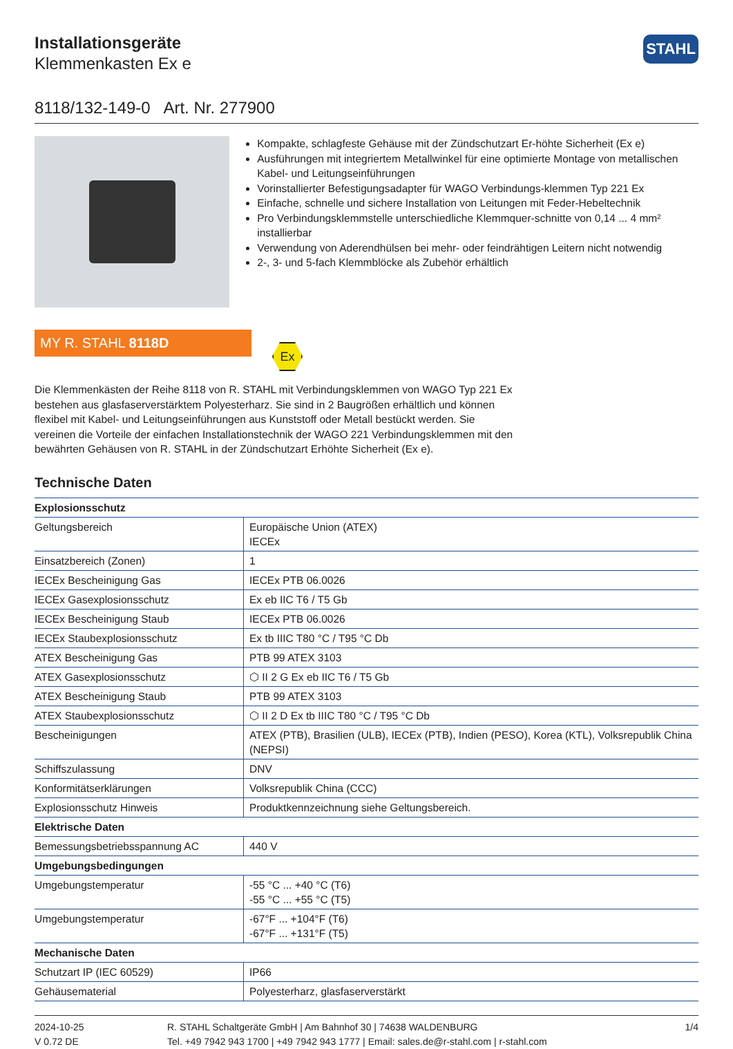STAHL
Installationsgeräte
Klemmenkasten Ex e
8118/132-149-0 Art. Nr. 277900
Kompakte, schlagfeste Gehäuse mit der Zündschutzart Er-höhte Sicherheit (Ex e)
Ausführungen mit integriertem Metallwinkel für eine optimierte Montage von metallischen Kabel- und Leitungseinführungen
Vorinstallierter Befestigungsadapter für WAGO Verbindungs-klemmen Typ 221 Ex
Einfache, schnelle und sichere Installation von Leitungen mit Feder-Hebeltechnik
Pro Verbindungsklemmstelle unterschiedliche Klemmquer-schnitte von 0,14 ... 4 mm² installierbar
Verwendung von Aderendhülsen bei mehr- oder feindrähtigen Leitern nicht notwendig
2-, 3- und 5-fach Klemmblöcke als Zubehör erhältlich
MY R. STAHL 8118D
Ex
Die Klemmenkästen der Reihe 8118 von R. STAHL mit Verbindungsklemmen von WAGO Typ 221 Ex bestehen aus glasfaserverstärktem Polyesterharz. Sie sind in 2 Baugrößen erhältlich und können flexibel mit Kabel- und Leitungseinführungen aus Kunststoff oder Metall bestückt werden. Sie vereinen die Vorteile der einfachen Installationstechnik der WAGO 221 Verbindungsklemmen mit den bewährten Gehäusen von R. STAHL in der Zündschutzart Erhöhte Sicherheit (Ex e).
Technische Daten
| Explosionsschutz | |
| --- | --- |
| Geltungsbereich | Europäische Union (ATEX) IECEx |
| Einsatzbereich (Zonen) | 1 |
| IECEx Bescheinigung Gas | IECEx PTB 06.0026 |
| IECEx Gasexplosionsschutz | Ex eb IIC T6 / T5 Gb |
| IECEx Bescheinigung Staub | IECEx PTB 06.0026 |
| IECEx Staubexplosionsschutz | Ex tb IIIC T80 °C / T95 °C Db |
| ATEX Bescheinigung Gas | PTB 99 ATEX 3103 |
| ATEX Gasexplosionsschutz | ⬡ II 2 G Ex eb IIC T6 / T5 Gb |
| ATEX Bescheinigung Staub | PTB 99 ATEX 3103 |
| ATEX Staubexplosionsschutz | ⬡ II 2 D Ex tb IIIC T80 °C / T95 °C Db |
| Bescheinigungen | ATEX (PTB), Brasilien (ULB), IECEx (PTB), Indien (PESO), Korea (KTL), Volksrepublik China (NEPSI) |
| Schiffszulassung | DNV |
| Konformitätserklärungen | Volksrepublik China (CCC) |
| Explosionsschutz Hinweis | Produktkennzeichnung siehe Geltungsbereich. |
| Elektrische Daten | |
| Bemessungsbetriebsspannung AC | 440 V |
| Umgebungsbedingungen | |
| Umgebungstemperatur | -55 °C ... +40 °C (T6) -55 °C ... +55 °C (T5) |
| Umgebungstemperatur | -67°F ... +104°F (T6) -67°F ... +131°F (T5) |
| Mechanische Daten | |
| Schutzart IP (IEC 60529) | IP66 |
| Gehäusematerial | Polyesterharz, glasfaserverstärkt |
2024-10-25
V 0.72 DE
R. STAHL Schaltgeräte GmbH | Am Bahnhof 30 | 74638 WALDENBURG
Tel. +49 7942 943 1700 | +49 7942 943 1777 | Email: sales.de@r-stahl.com | r-stahl.com
1/4